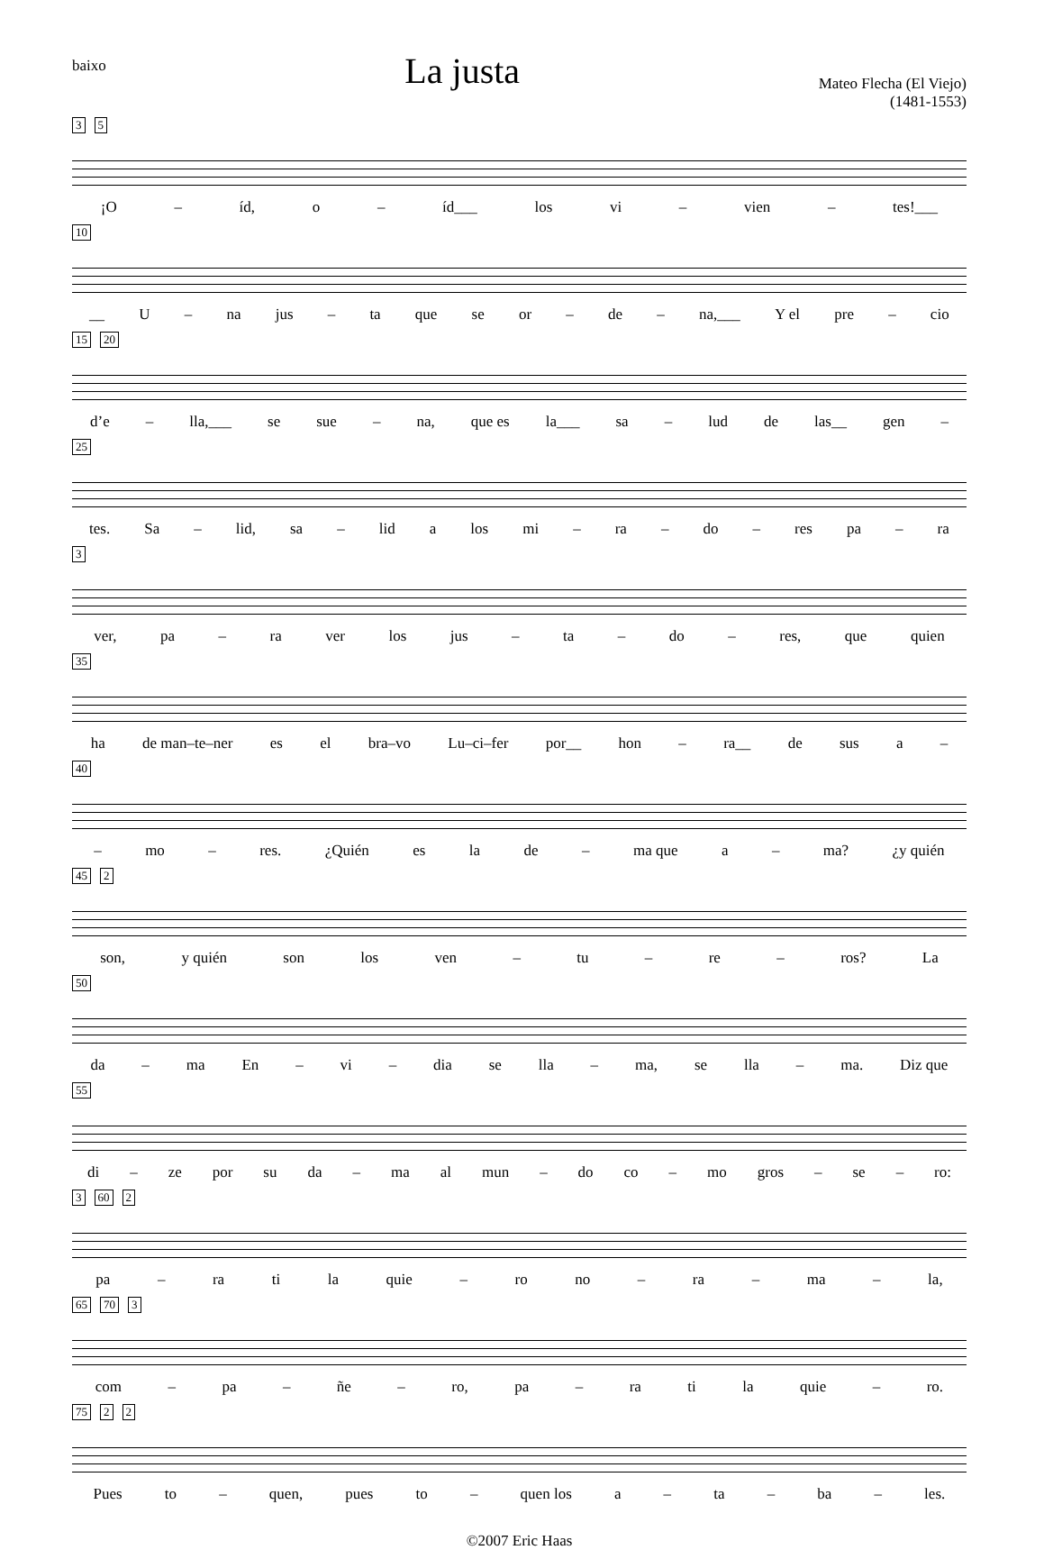baixo
La justa
Mateo Flecha (El Viejo)
(1481-1553)
3 5
¡O – íd, o – íd___ los vi – vien – tes!___
10
__ U – na jus – ta que se or – de – na,___ Y el pre – cio
15 20
d’e – lla,___ se sue – na, que es la___ sa – lud de las__ gen –
25
tes. Sa – lid, sa – lid a los mi – ra – do – res pa – ra
3
ver, pa – ra ver los jus – ta – do – res, que quien
35
ha de man–te–ner es el bra–vo Lu–ci–fer por__ hon – ra__ de sus a –
40
– mo – res. ¿Quién es la de – ma que a – ma? ¿y quién
45 2
son, y quién son los ven – tu – re – ros? La
50
da – ma En – vi – dia se lla – ma, se lla – ma. Diz que
55
di – ze por su da – ma al mun – do co – mo gros – se – ro:
3 60 2
pa – ra ti la quie – ro no – ra – ma – la,
65 70 3
com – pa – ñe – ro, pa – ra ti la quie – ro.
75 2 2
Pues to – quen, pues to – quen los a – ta – ba – les.
©2007 Eric Haas